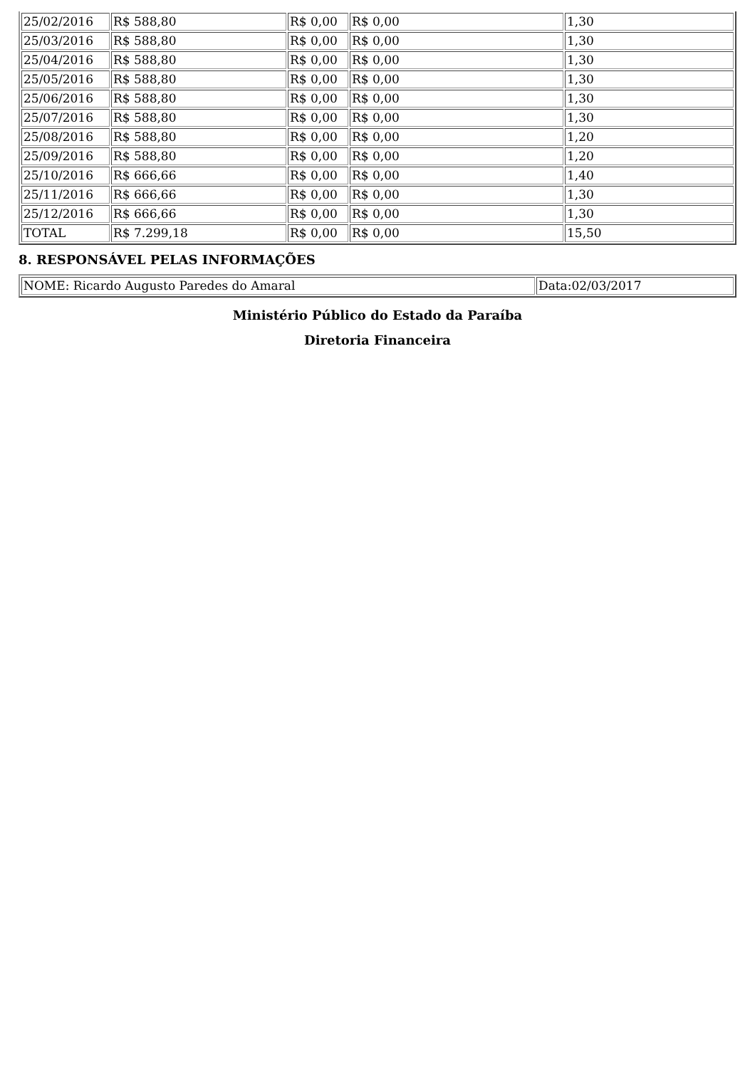| 25/02/2016 | R$ 588,80 | R$ 0,00 | R$ 0,00 | 1,30 |
| 25/03/2016 | R$ 588,80 | R$ 0,00 | R$ 0,00 | 1,30 |
| 25/04/2016 | R$ 588,80 | R$ 0,00 | R$ 0,00 | 1,30 |
| 25/05/2016 | R$ 588,80 | R$ 0,00 | R$ 0,00 | 1,30 |
| 25/06/2016 | R$ 588,80 | R$ 0,00 | R$ 0,00 | 1,30 |
| 25/07/2016 | R$ 588,80 | R$ 0,00 | R$ 0,00 | 1,30 |
| 25/08/2016 | R$ 588,80 | R$ 0,00 | R$ 0,00 | 1,20 |
| 25/09/2016 | R$ 588,80 | R$ 0,00 | R$ 0,00 | 1,20 |
| 25/10/2016 | R$ 666,66 | R$ 0,00 | R$ 0,00 | 1,40 |
| 25/11/2016 | R$ 666,66 | R$ 0,00 | R$ 0,00 | 1,30 |
| 25/12/2016 | R$ 666,66 | R$ 0,00 | R$ 0,00 | 1,30 |
| TOTAL | R$ 7.299,18 | R$ 0,00 | R$ 0,00 | 15,50 |
8. RESPONSÁVEL PELAS INFORMAÇÕES
| NOME: Ricardo Augusto Paredes do Amaral | Data:02/03/2017 |
Ministério Público do Estado da Paraíba
Diretoria Financeira